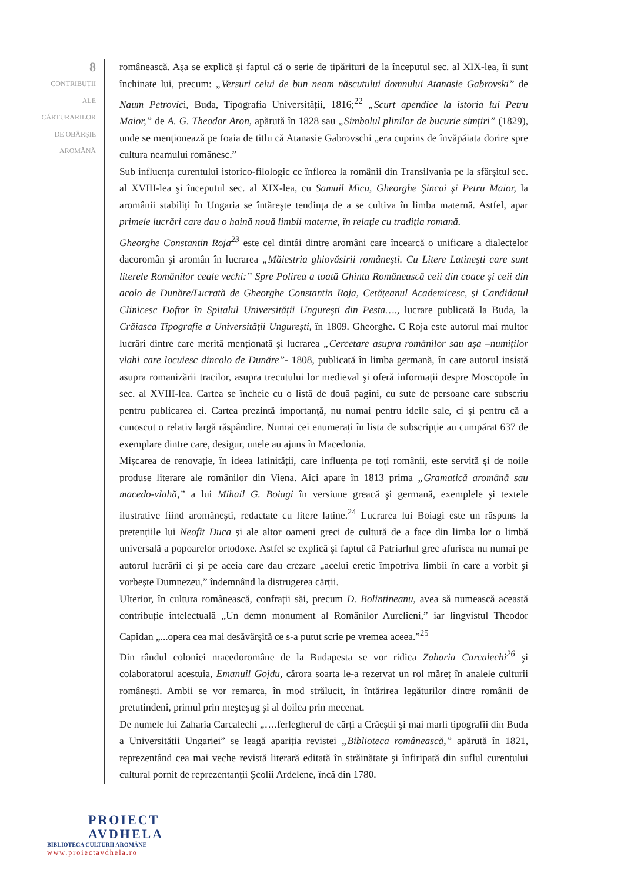8
CONTRIBUȚII
ALE
CĂRTURARILOR
DE OBÂRȘIE
AROMÂNĂ
românească. Aşa se explică şi faptul că o serie de tipărituri de la începutul sec. al XIX-lea, îi sunt închinate lui, precum: „Versuri celui de bun neam născutului domnului Atanasie Gabrovski” de Naum Petrovici, Buda, Tipografia Universității, 1816;<sup>22</sup> „Scurt apendice la istoria lui Petru Maior,” de A. G. Theodor Aron, apărută în 1828 sau „Simbolul plinilor de bucurie simțiri” (1829), unde se menționează pe foaia de titlu că Atanasie Gabrovschi „era cuprins de învăpăiata dorire spre cultura neamului românesc.”
Sub influența curentului istorico-filologic ce înflorea la românii din Transilvania pe la sfârşitul sec. al XVIII-lea şi începutul sec. al XIX-lea, cu Samuil Micu, Gheorghe Şincai şi Petru Maior, la aromânii stabiliți în Ungaria se întăreşte tendința de a se cultiva în limba maternă. Astfel, apar primele lucrări care dau o haină nouă limbii materne, în relație cu tradiția romană.
Gheorghe Constantin Roja<sup>23</sup> este cel dintâi dintre aromâni care încearcă o unificare a dialectelor dacoromân şi aromân în lucrarea „Măiestria ghiovăsirii româneşti. Cu Litere Latineşti care sunt literele Românilor ceale vechi:” Spre Polirea a toată Ghinta Românească ceii din coace şi ceii din acolo de Dunăre/Lucrată de Gheorghe Constantin Roja, Cetățeanul Academicesc, şi Candidatul Clinicesc Doftor în Spitalul Universității Ungureşti din Pesta…., lucrare publicată la Buda, la Crăiasca Tipografie a Universității Ungureşti, în 1809. Gheorghe. C Roja este autorul mai multor lucrări dintre care merită menționată şi lucrarea „Cercetare asupra românilor sau aşa –numiților vlahi care locuiesc dincolo de Dunăre”- 1808, publicată în limba germană, în care autorul insistă asupra romanizării tracilor, asupra trecutului lor medieval şi oferă informații despre Moscopole în sec. al XVIII-lea. Cartea se încheie cu o listă de două pagini, cu sute de persoane care subscriu pentru publicarea ei. Cartea prezintă importanță, nu numai pentru ideile sale, ci şi pentru că a cunoscut o relativ largă răspândire. Numai cei enumerați în lista de subscripție au cumpărat 637 de exemplare dintre care, desigur, unele au ajuns în Macedonia.
Mişcarea de renovație, în ideea latinității, care influența pe toți românii, este servită şi de noile produse literare ale românilor din Viena. Aici apare în 1813 prima „Gramatică aromână sau macedo-vlahă,” a lui Mihail G. Boiagi în versiune greacă şi germană, exemplele şi textele ilustrative fiind aromâneşti, redactate cu litere latine.<sup>24</sup> Lucrarea lui Boiagi este un răspuns la pretențiile lui Neofit Duca şi ale altor oameni greci de cultură de a face din limba lor o limbă universală a popoarelor ortodoxe. Astfel se explică şi faptul că Patriarhul grec afurisea nu numai pe autorul lucrării ci şi pe aceia care dau crezare „acelui eretic împotriva limbii în care a vorbit şi vorbeşte Dumnezeu,” îndemnând la distrugerea cărții.
Ulterior, în cultura românească, confrații săi, precum D. Bolintineanu, avea să numească această contribuție intelectuală „Un demn monument al Românilor Aurelieni,” iar lingvistul Theodor Capidan „...opera cea mai desăvârşită ce s-a putut scrie pe vremea aceea.”<sup>25</sup>
Din rândul coloniei macedoromâne de la Budapesta se vor ridica Zaharia Carcalechi<sup>26</sup> şi colaboratorul acestuia, Emanuil Gojdu, cărora soarta le-a rezervat un rol măreț în analele culturii româneşti. Ambii se vor remarca, în mod strălucit, în întărirea legăturilor dintre românii de pretutindeni, primul prin meşteşug şi al doilea prin mecenat.
De numele lui Zaharia Carcalechi „….ferlegherul de cărți a Crăeştii şi mai marli tipografii din Buda a Universității Ungariei” se leagă apariția revistei „Biblioteca românească,” apărută în 1821, reprezentând cea mai veche revistă literară editată în străinătate şi înfiripată din suflul curentului cultural pornit de reprezentanții Şcolii Ardelene, încă din 1780.
PROIECT
AVDHELA
BIBLIOTECA CULTURII AROMÂNE
www.proiectavdhela.ro